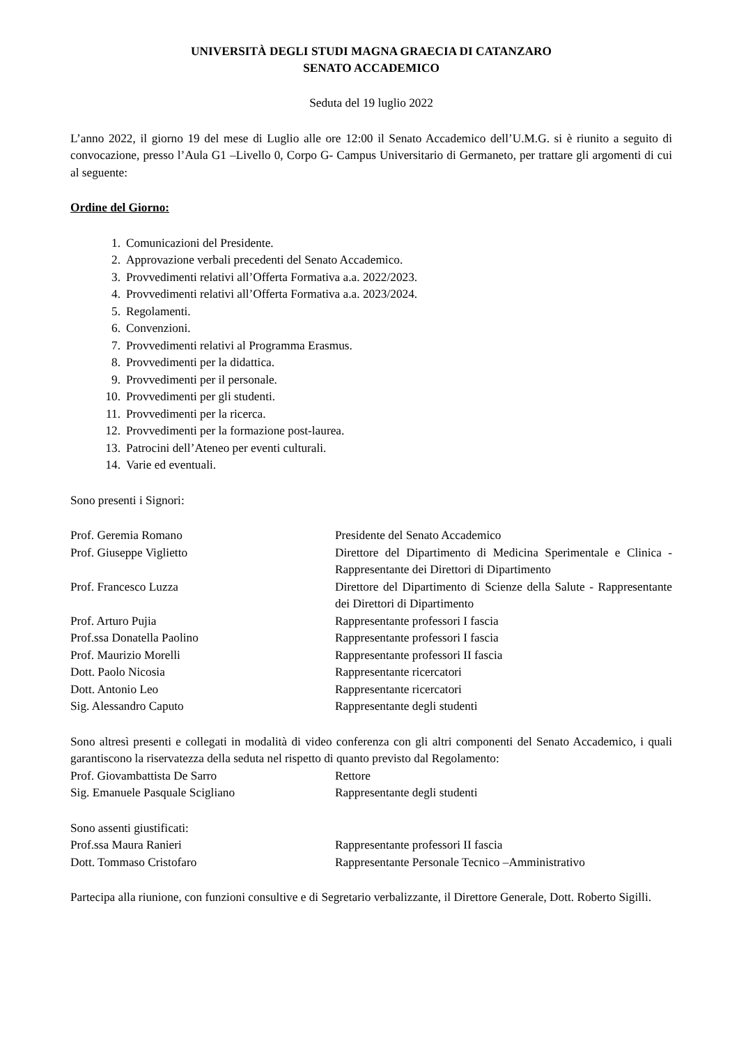UNIVERSITÀ DEGLI STUDI MAGNA GRAECIA DI CATANZARO
SENATO ACCADEMICO
Seduta del 19 luglio 2022
L’anno 2022, il giorno 19 del mese di Luglio alle ore 12:00 il Senato Accademico dell’U.M.G. si è riunito a seguito di convocazione, presso l’Aula G1 –Livello 0, Corpo G- Campus Universitario di Germaneto, per trattare gli argomenti di cui al seguente:
Ordine del Giorno:
1. Comunicazioni del Presidente.
2. Approvazione verbali precedenti del Senato Accademico.
3. Provvedimenti relativi all’Offerta Formativa a.a. 2022/2023.
4. Provvedimenti relativi all’Offerta Formativa a.a. 2023/2024.
5. Regolamenti.
6. Convenzioni.
7. Provvedimenti relativi al Programma Erasmus.
8. Provvedimenti per la didattica.
9. Provvedimenti per il personale.
10. Provvedimenti per gli studenti.
11. Provvedimenti per la ricerca.
12. Provvedimenti per la formazione post-laurea.
13. Patrocini dell’Ateneo per eventi culturali.
14. Varie ed eventuali.
Sono presenti i Signori:
| Prof. Geremia Romano | Presidente del Senato Accademico |
| Prof. Giuseppe Viglietto | Direttore del Dipartimento di Medicina Sperimentale e Clinica - Rappresentante dei Direttori di Dipartimento |
| Prof. Francesco Luzza | Direttore del Dipartimento di Scienze della Salute - Rappresentante dei Direttori di Dipartimento |
| Prof. Arturo Pujia | Rappresentante professori I fascia |
| Prof.ssa Donatella Paolino | Rappresentante professori I fascia |
| Prof. Maurizio Morelli | Rappresentante professori II fascia |
| Dott. Paolo Nicosia | Rappresentante ricercatori |
| Dott. Antonio Leo | Rappresentante ricercatori |
| Sig. Alessandro Caputo | Rappresentante degli studenti |
Sono altresì presenti e collegati in modalità di video conferenza con gli altri componenti del Senato Accademico, i quali garantiscono la riservatezza della seduta nel rispetto di quanto previsto dal Regolamento:
| Prof. Giovambattista De Sarro | Rettore |
| Sig. Emanuele Pasquale Scigliano | Rappresentante degli studenti |
Sono assenti giustificati:
| Prof.ssa Maura Ranieri | Rappresentante professori II fascia |
| Dott. Tommaso Cristofaro | Rappresentante Personale Tecnico –Amministrativo |
Partecipa alla riunione, con funzioni consultive e di Segretario verbalizzante, il Direttore Generale, Dott. Roberto Sigilli.